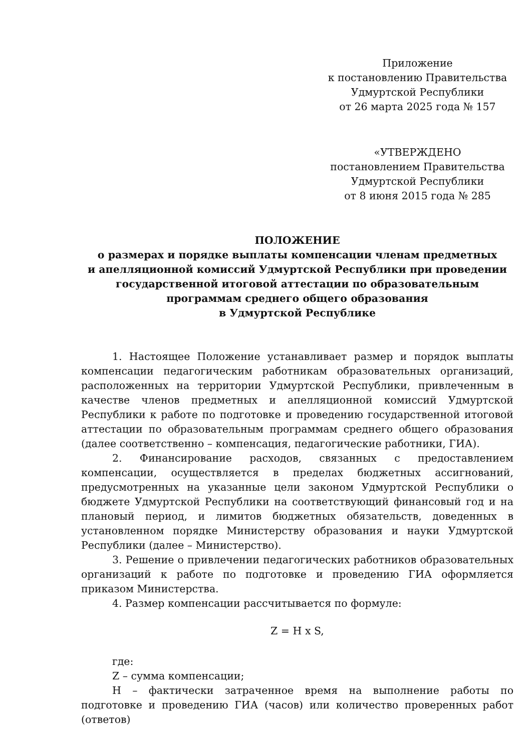Приложение
к постановлению Правительства
Удмуртской Республики
от 26 марта 2025 года № 157
«УТВЕРЖДЕНО
постановлением Правительства
Удмуртской Республики
от 8 июня 2015 года № 285
ПОЛОЖЕНИЕ
о размерах и порядке выплаты компенсации членам предметных
и апелляционной комиссий Удмуртской Республики при проведении
государственной итоговой аттестации по образовательным
программам среднего общего образования
в Удмуртской Республике
1. Настоящее Положение устанавливает размер и порядок выплаты компенсации педагогическим работникам образовательных организаций, расположенных на территории Удмуртской Республики, привлеченным в качестве членов предметных и апелляционной комиссий Удмуртской Республики к работе по подготовке и проведению государственной итоговой аттестации по образовательным программам среднего общего образования (далее соответственно – компенсация, педагогические работники, ГИА).
2. Финансирование расходов, связанных с предоставлением компенсации, осуществляется в пределах бюджетных ассигнований, предусмотренных на указанные цели законом Удмуртской Республики о бюджете Удмуртской Республики на соответствующий финансовый год и на плановый период, и лимитов бюджетных обязательств, доведенных в установленном порядке Министерству образования и науки Удмуртской Республики (далее – Министерство).
3. Решение о привлечении педагогических работников образовательных организаций к работе по подготовке и проведению ГИА оформляется приказом Министерства.
4. Размер компенсации рассчитывается по формуле:
Z = H x S,
где:
Z – сумма компенсации;
H – фактически затраченное время на выполнение работы по подготовке и проведению ГИА (часов) или количество проверенных работ (ответов)